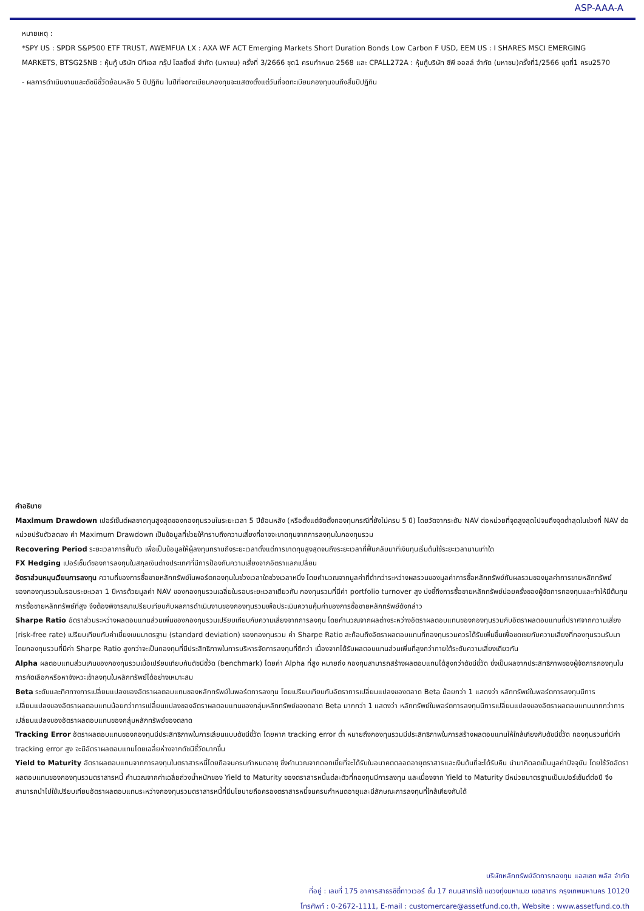ASP-AAA-A
หมายเหตุ :
*SPY US : SPDR S&P500 ETF TRUST, AWEMFUA LX : AXA WF ACT Emerging Markets Short Duration Bonds Low Carbon F USD, EEM US : I SHARES MSCI EMERGING MARKETS, BTSG25NB : หุ้นกู้ บริษัท บีทีเอส กรุ๊ป โฮลดิ้งส์ จำกัด (มหาชน) ครั้งที่ 3/2666 ชุด1 ครบกำหนด 2568 และ CPALL272A : หุ้นกู้บริษัท ซีพี ออลล์ จำกัด (มหาชน)ครั้งที่1/2566 ชุดที่1 ครบ2570
- ผลการดำเนินงานและดัชนีชี้วัดย้อนหลัง 5 ปีปฏิทิน ในปีที่จดทะเบียนกองทุนจะแสดงตั้งแต่วันที่จดทะเบียนกองทุนจนถึงสิ้นปีปฏิทิน
คำอธิบาย
Maximum Drawdown เปอร์เซ็นต์ผลขาดทุนสูงสุดของกองทุนรวมในระยะเวลา 5 ปีย้อนหลัง (หรือตั้งแต่จัดตั้งกองทุนกรณีที่ยังไม่ครบ 5 ปี) โดยวัดจากระดับ NAV ต่อหน่วยที่จุดสูงสุดไปจนถึงจุดต่ำสุดในช่วงที่ NAV ต่อหน่วยปรับตัวลดลง ค่า Maximum Drawdown เป็นข้อมูลที่ช่วยให้ทราบถึงความเสี่ยงที่อาจจะขาดทุนจากการลงทุนในกองทุนรวม
Recovering Period ระยะเวลาการฟื้นตัว เพื่อเป็นข้อมูลให้ผู้ลงทุนทราบถึงระยะเวลาตั้งแต่การขาดทุนสูงสุดจนถึงระยะเวลาที่ฟื้นกลับมาที่เงินทุนเริ่มต้นใช้ระยะเวลานานเท่าใด
FX Hedging เปอร์เซ็นต์ของการลงทุนในสกุลเงินต่างประเทศที่มีการป้องกันความเสี่ยงจากอัตราแลกเปลี่ยน
อัตราส่วนหมุนเวียนการลงทุน ความถี่ของการซื้อขายหลักทรัพย์ในพอร์ตกองทุนในช่วงเวลาใดช่วงเวลาหนึ่ง โดยคำนวณจากมูลค่าที่ต่ำกว่าระหว่างผลรวมของมูลค่าการซื้อหลักทรัพย์กับผลรวมของมูลค่าการขายหลักทรัพย์ของกองทุนรวมในรอบระยะเวลา 1 ปีหารด้วยมูลค่า NAV ของกองทุนรวมเฉลี่ยในรอบระยะเวลาเดียวกัน กองทุนรวมที่มีค่า portfolio turnover สูง บ่งชี้ถึงการซื้อขายหลักทรัพย์บ่อยครั้งของผู้จัดการกองทุนและทำให้มีต้นทุนการซื้อขายหลักทรัพย์ที่สูง จึงต้องพิจารณาเปรียบเทียบกับผลการดำเนินงานของกองทุนรวมเพื่อประเมินความคุ้มค่าของการซื้อขายหลักทรัพย์ดังกล่าว
Sharpe Ratio อัตราส่วนระหว่างผลตอบแทนส่วนเพิ่มของกองทุนรวมเปรียบเทียบกับความเสี่ยงจากการลงทุน โดยคำนวณจากผลต่างระหว่างอัตราผลตอบแทนของกองทุนรวมกับอัตราผลตอบแทนที่ปราศจากความเสี่ยง (risk-free rate) เปรียบเทียบกับค่าเบี่ยงเบนมาตรฐาน (standard deviation) ของกองทุนรวม ค่า Sharpe Ratio สะท้อนถึงอัตราผลตอบแทนที่กองทุนรวมควรได้รับเพิ่มขึ้นเพื่อชดเชยกับความเสี่ยงที่กองทุนรวมรับมา โดยกองทุนรวมที่มีค่า Sharpe Ratio สูงกว่าจะเป็นกองทุนที่มีประสิทธิภาพในการบริหารจัดการลงทุนที่ดีกว่า เนื่องจากได้รับผลตอบแทนส่วนเพิ่มที่สูงกว่าภายใต้ระดับความเสี่ยงเดียวกัน
Alpha ผลตอบแทนส่วนเกินของกองทุนรวมเมื่อเปรียบเทียบกับดัชนีชี้วัด (benchmark) โดยค่า Alpha ที่สูง หมายถึง กองทุนสามารถสร้างผลตอบแทนได้สูงกว่าดัชนีชี้วัด ซึ่งเป็นผลจากประสิทธิภาพของผู้จัดการกองทุนในการคัดเลือกหรือหาจังหวะเข้าลงทุนในหลักทรัพย์ได้อย่างเหมาะสม
Beta ระดับและทิศทางการเปลี่ยนแปลงของอัตราผลตอบแทนของหลักทรัพย์ในพอร์ตการลงทุน โดยเปรียบเทียบกับอัตราการเปลี่ยนแปลงของตลาด Beta น้อยกว่า 1 แสดงว่า หลักทรัพย์ในพอร์ตการลงทุนมีการเปลี่ยนแปลงของอัตราผลตอบแทนน้อยกว่าการเปลี่ยนแปลงของอัตราผลตอบแทนของกลุ่มหลักทรัพย์ของตลาด Beta มากกว่า 1 แสดงว่า หลักทรัพย์ในพอร์ตการลงทุนมีการเปลี่ยนแปลงของอัตราผลตอบแทนมากกว่าการเปลี่ยนแปลงของอัตราผลตอบแทนของกลุ่มหลักทรัพย์ของตลาด
Tracking Error อัตราผลตอบแทนของกองทุนมีประสิทธิภาพในการเลียนแบบดัชนีชี้วัด โดยหาก tracking error ต่ำ หมายถึงกองทุนรวมมีประสิทธิภาพในการสร้างผลตอบแทนให้ใกล้เคียงกับดัชนีชี้วัด กองทุนรวมที่มีค่า tracking error สูง จะมีอัตราผลตอบแทนโดยเฉลี่ยห่างจากดัชนีชี้วัดมากขึ้น
Yield to Maturity อัตราผลตอบแทนจากการลงทุนในตราสารหนี้โดยถือจนครบกำหนดอายุ ซึ่งคำนวณจากดอกเบี้ยที่จะได้รับในอนาคตตลอดอายุตราสารและเงินต้นที่จะได้รับคืน นำมาคิดลดเป็นมูลค่าปัจจุบัน โดยใช้วัดอัตราผลตอบแทนของกองทุนรวมตราสารหนี้ คำนวณจากค่าเฉลี่ยถ่วงน้ำหนักของ Yield to Maturity ของตราสารหนี้แต่ละตัวที่กองทุนมีการลงทุน และเนื่องจาก Yield to Maturity มีหน่วยมาตรฐานเป็นเปอร์เซ็นต์ต่อปี จึงสามารถนำไปใช้เปรียบเทียบอัตราผลตอบแทนระหว่างกองทุนรวมตราสารหนี้ที่มีนโยบายถือครองตราสารหนี้จนครบกำหนดอายุและมีลักษณะการลงทุนที่ใกล้เคียงกันได้
บริษัทหลักทรัพย์จัดการกองทุน แอสเซท พลัส จำกัด
ที่อยู่ : เลขที่ 175 อาคารสาธรซิตี้ทาวเวอร์ ชั้น 17 ถนนสาทรใต้ แขวงทุ่งมหาเมฆ เขตสาทร กรุงเทพมหานคร 10120
โทรศัพท์ : 0-2672-1111, E-mail : customercare@assetfund.co.th, Website : www.assetfund.co.th